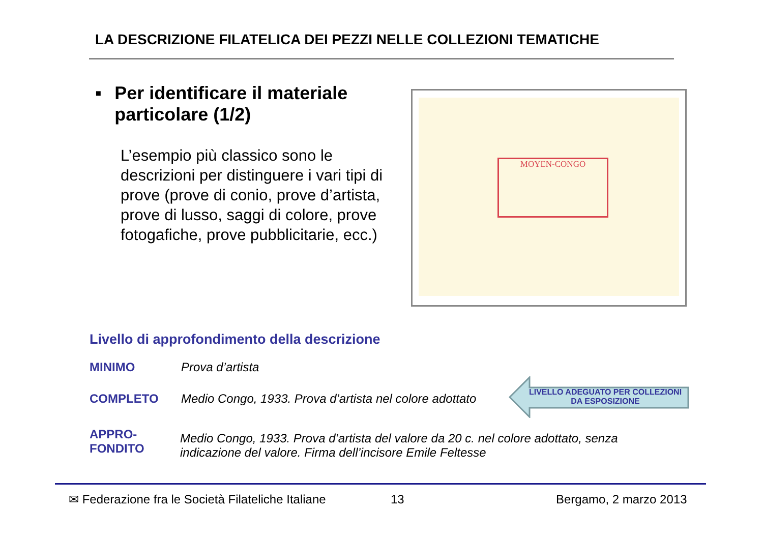LA DESCRIZIONE FILATELICA DEI PEZZI NELLE COLLEZIONI TEMATICHE
▪ Per identificare il materiale particolare (1/2)
L’esempio più classico sono le descrizioni per distinguere i vari tipi di prove (prove di conio, prove d’artista, prove di lusso, saggi di colore, prove fotogafiche, prove pubblicitarie, ecc.)
MOYEN-CONGO
Livello di approfondimento della descrizione
MINIMO Prova d’artista
COMPLETO Medio Congo, 1933. Prova d’artista nel colore adottato
LIVELLO ADEGUATO PER COLLEZIONI DA ESPOSIZIONE
APPRO-
FONDITO
Medio Congo, 1933. Prova d’artista del valore da 20 c. nel colore adottato, senza indicazione del valore. Firma dell’incisore Emile Feltesse
✉ Federazione fra le Società Filateliche Italiane
13 Bergamo, 2 marzo 2013